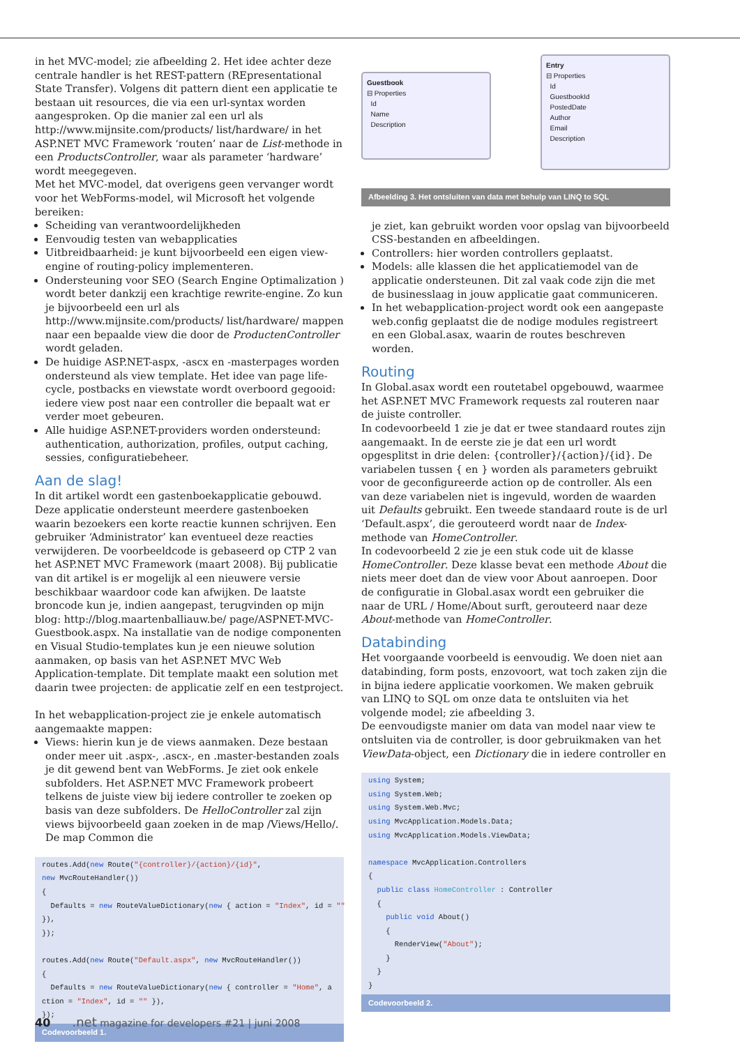in het MVC-model; zie afbeelding 2. Het idee achter deze centrale handler is het REST-pattern (REpresentational State Transfer). Volgens dit pattern dient een applicatie te bestaan uit resources, die via een url-syntax worden aangesproken. Op die manier zal een url als http://www.mijnsite.com/products/ list/hardware/ in het ASP.NET MVC Framework ‘routen’ naar de List-methode in een ProductsController, waar als parameter ‘hardware’ wordt meegegeven.
Met het MVC-model, dat overigens geen vervanger wordt voor het WebForms-model, wil Microsoft het volgende bereiken:
Scheiding van verantwoordelijkheden
Eenvoudig testen van webapplicaties
Uitbreidbaarheid: je kunt bijvoorbeeld een eigen view-engine of routing-policy implementeren.
Ondersteuning voor SEO (Search Engine Optimalization ) wordt beter dankzij een krachtige rewrite-engine. Zo kun je bijvoorbeeld een url als http://www.mijnsite.com/products/ list/hardware/ mappen naar een bepaalde view die door de ProductenController wordt geladen.
De huidige ASP.NET-aspx, -ascx en -masterpages worden ondersteund als view template. Het idee van page life-cycle, postbacks en viewstate wordt overboord gegooid: iedere view post naar een controller die bepaalt wat er verder moet gebeuren.
Alle huidige ASP.NET-providers worden ondersteund: authentication, authorization, profiles, output caching, sessies, configuratiebeheer.
Aan de slag!
In dit artikel wordt een gastenboekapplicatie gebouwd. Deze applicatie ondersteunt meerdere gastenboeken waarin bezoekers een korte reactie kunnen schrijven. Een gebruiker ‘Administrator’ kan eventueel deze reacties verwijderen. De voorbeeldcode is gebaseerd op CTP 2 van het ASP.NET MVC Framework (maart 2008). Bij publicatie van dit artikel is er mogelijk al een nieuwere versie beschikbaar waardoor code kan afwijken. De laatste broncode kun je, indien aangepast, terugvinden op mijn blog: http://blog.maartenballiauw.be/ page/ASPNET-MVC-Guestbook.aspx. Na installatie van de nodige componenten en Visual Studio-templates kun je een nieuwe solution aanmaken, op basis van het ASP.NET MVC Web Application-template. Dit template maakt een solution met daarin twee projecten: de applicatie zelf en een testproject.
In het webapplication-project zie je enkele automatisch aangemaakte mappen:
Views: hierin kun je de views aanmaken. Deze bestaan onder meer uit .aspx-, .ascx-, en .master-bestanden zoals je dit gewend bent van WebForms. Je ziet ook enkele subfolders. Het ASP.NET MVC Framework probeert telkens de juiste view bij iedere controller te zoeken op basis van deze subfolders. De HelloController zal zijn views bijvoorbeeld gaan zoeken in de map /Views/Hello/. De map Common die
routes.Add(new Route("{controller}/{action}/{id}", new MvcRouteHandler()) { Defaults = new RouteValueDictionary(new { action = "Index", id = "" }), }); routes.Add(new Route("Default.aspx", new MvcRouteHandler()) { Defaults = new RouteValueDictionary(new { controller = "Home", a ction = "Index", id = "" }), });
Codevoorbeeld 1.
Guestbook
⊟ Properties
Id
Name
Description
Entry
⊟ Properties
Id
GuestbookId
PostedDate
Author
Email
Description
Afbeelding 3. Het ontsluiten van data met behulp van LINQ to SQL
je ziet, kan gebruikt worden voor opslag van bijvoorbeeld CSS-bestanden en afbeeldingen.
Controllers: hier worden controllers geplaatst.
Models: alle klassen die het applicatiemodel van de applicatie ondersteunen. Dit zal vaak code zijn die met de businesslaag in jouw applicatie gaat communiceren.
In het webapplication-project wordt ook een aangepaste web.config geplaatst die de nodige modules registreert en een Global.asax, waarin de routes beschreven worden.
Routing
In Global.asax wordt een routetabel opgebouwd, waarmee het ASP.NET MVC Framework requests zal routeren naar de juiste controller.
In codevoorbeeld 1 zie je dat er twee standaard routes zijn aangemaakt. In de eerste zie je dat een url wordt opgesplitst in drie delen: {controller}/{action}/{id}. De variabelen tussen { en } worden als parameters gebruikt voor de geconfigureerde action op de controller. Als een van deze variabelen niet is ingevuld, worden de waarden uit Defaults gebruikt. Een tweede standaard route is de url ‘Default.aspx’, die gerouteerd wordt naar de Index-methode van HomeController.
In codevoorbeeld 2 zie je een stuk code uit de klasse HomeController. Deze klasse bevat een methode About die niets meer doet dan de view voor About aanroepen. Door de configuratie in Global.asax wordt een gebruiker die naar de URL / Home/About surft, gerouteerd naar deze About-methode van HomeController.
Databinding
Het voorgaande voorbeeld is eenvoudig. We doen niet aan databinding, form posts, enzovoort, wat toch zaken zijn die in bijna iedere applicatie voorkomen. We maken gebruik van LINQ to SQL om onze data te ontsluiten via het volgende model; zie afbeelding 3.
De eenvoudigste manier om data van model naar view te ontsluiten via de controller, is door gebruikmaken van het ViewData-object, een Dictionary die in iedere controller en
using System; using System.Web; using System.Web.Mvc; using MvcApplication.Models.Data; using MvcApplication.Models.ViewData; namespace MvcApplication.Controllers { public class HomeController : Controller { public void About() { RenderView("About"); } } }
Codevoorbeeld 2.
40 .net magazine for developers #21 | juni 2008